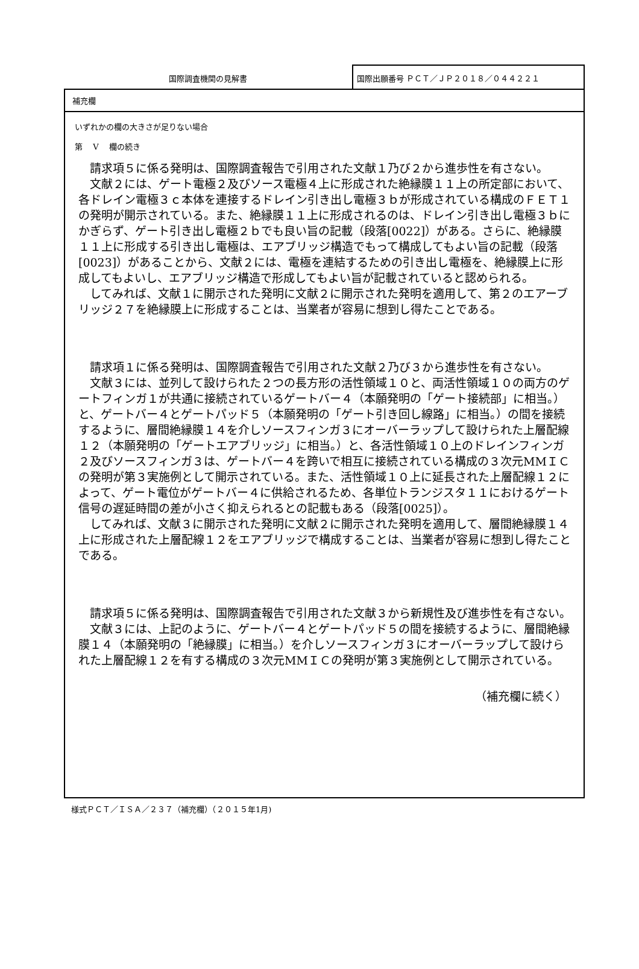国際調査機関の見解書 国際出願番号 ＰＣＴ／ＪＰ２０１８／０４４２２１
補充欄
いずれかの欄の大きさが足りない場合
第　 V 　欄の続き
請求項５に係る発明は、国際調査報告で引用された文献１乃び２から進歩性を有さない。
文献２には、ゲート電極２及びソース電極４上に形成された絶縁膜１１上の所定部において、各ドレイン電極３ｃ本体を連接するドレイン引き出し電極３ｂが形成されている構成のＦＥＴ１の発明が開示されている。また、絶縁膜１１上に形成されるのは、ドレイン引き出し電極３ｂにかぎらず、ゲート引き出し電極２ｂでも良い旨の記載（段落[0022]）がある。さらに、絶縁膜１１上に形成する引き出し電極は、エアブリッジ構造でもって構成してもよい旨の記載（段落[0023]）があることから、文献２には、電極を連結するための引き出し電極を、絶縁膜上に形成してもよいし、エアブリッジ構造で形成してもよい旨が記載されていると認められる。
してみれば、文献１に開示された発明に文献２に開示された発明を適用して、第２のエアーブリッジ２７を絶縁膜上に形成することは、当業者が容易に想到し得たことである。
請求項１に係る発明は、国際調査報告で引用された文献２乃び３から進歩性を有さない。
文献３には、並列して設けられた２つの長方形の活性領域１０と、両活性領域１０の両方のゲートフィンガ１が共通に接続されているゲートバー４（本願発明の「ゲート接続部」に相当。）と、ゲートバー４とゲートパッド５（本願発明の「ゲート引き回し線路」に相当。）の間を接続するように、層間絶縁膜１４を介しソースフィンガ３にオーバーラップして設けられた上層配線１２（本願発明の「ゲートエアブリッジ」に相当。）と、各活性領域１０上のドレインフィンガ２及びソースフィンガ３は、ゲートバー４を跨いで相互に接続されている構成の３次元MMＩＣの発明が第３実施例として開示されている。また、活性領域１０上に延長された上層配線１２によって、ゲート電位がゲートバー４に供給されるため、各単位トランジスタ１１におけるゲート信号の遅延時間の差が小さく抑えられるとの記載もある（段落[0025]）。
してみれば、文献３に開示された発明に文献２に開示された発明を適用して、層間絶縁膜１４上に形成された上層配線１２をエアブリッジで構成することは、当業者が容易に想到し得たことである。
請求項５に係る発明は、国際調査報告で引用された文献３から新規性及び進歩性を有さない。
文献３には、上記のように、ゲートバー４とゲートパッド５の間を接続するように、層間絶縁膜１４（本願発明の「絶縁膜」に相当。）を介しソースフィンガ３にオーバーラップして設けられた上層配線１２を有する構成の３次元MMＩＣの発明が第３実施例として開示されている。
（補充欄に続く）
様式ＰＣＴ／ＩＳＡ／２３７（補充欄）（２０１５年1月)